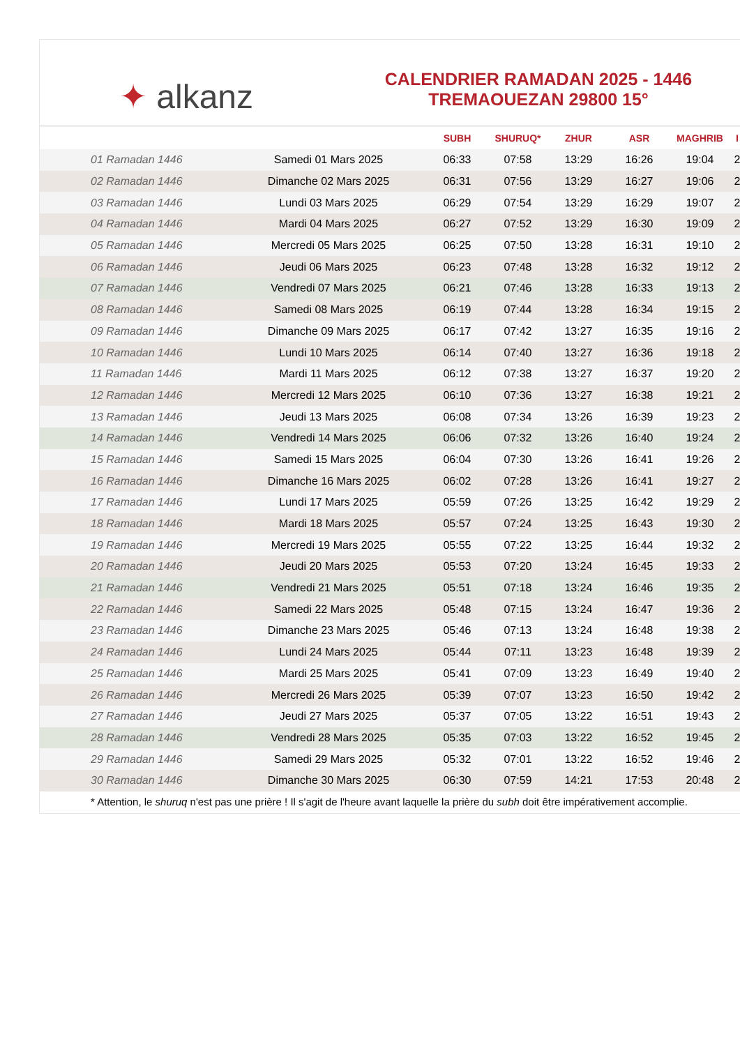✦ alkanz
CALENDRIER RAMADAN 2025 - 1446
TREMAOUEZAN 29800 15°
| | | SUBH | SHURUQ* | ZHUR | ASR | MAGHRIB | I |
| --- | --- | --- | --- | --- | --- | --- | --- |
| 01 Ramadan 1446 | Samedi 01 Mars 2025 | 06:33 | 07:58 | 13:29 | 16:26 | 19:04 | 2 |
| 02 Ramadan 1446 | Dimanche 02 Mars 2025 | 06:31 | 07:56 | 13:29 | 16:27 | 19:06 | 2 |
| 03 Ramadan 1446 | Lundi 03 Mars 2025 | 06:29 | 07:54 | 13:29 | 16:29 | 19:07 | 2 |
| 04 Ramadan 1446 | Mardi 04 Mars 2025 | 06:27 | 07:52 | 13:29 | 16:30 | 19:09 | 2 |
| 05 Ramadan 1446 | Mercredi 05 Mars 2025 | 06:25 | 07:50 | 13:28 | 16:31 | 19:10 | 2 |
| 06 Ramadan 1446 | Jeudi 06 Mars 2025 | 06:23 | 07:48 | 13:28 | 16:32 | 19:12 | 2 |
| 07 Ramadan 1446 | Vendredi 07 Mars 2025 | 06:21 | 07:46 | 13:28 | 16:33 | 19:13 | 2 |
| 08 Ramadan 1446 | Samedi 08 Mars 2025 | 06:19 | 07:44 | 13:28 | 16:34 | 19:15 | 2 |
| 09 Ramadan 1446 | Dimanche 09 Mars 2025 | 06:17 | 07:42 | 13:27 | 16:35 | 19:16 | 2 |
| 10 Ramadan 1446 | Lundi 10 Mars 2025 | 06:14 | 07:40 | 13:27 | 16:36 | 19:18 | 2 |
| 11 Ramadan 1446 | Mardi 11 Mars 2025 | 06:12 | 07:38 | 13:27 | 16:37 | 19:20 | 2 |
| 12 Ramadan 1446 | Mercredi 12 Mars 2025 | 06:10 | 07:36 | 13:27 | 16:38 | 19:21 | 2 |
| 13 Ramadan 1446 | Jeudi 13 Mars 2025 | 06:08 | 07:34 | 13:26 | 16:39 | 19:23 | 2 |
| 14 Ramadan 1446 | Vendredi 14 Mars 2025 | 06:06 | 07:32 | 13:26 | 16:40 | 19:24 | 2 |
| 15 Ramadan 1446 | Samedi 15 Mars 2025 | 06:04 | 07:30 | 13:26 | 16:41 | 19:26 | 2 |
| 16 Ramadan 1446 | Dimanche 16 Mars 2025 | 06:02 | 07:28 | 13:26 | 16:41 | 19:27 | 2 |
| 17 Ramadan 1446 | Lundi 17 Mars 2025 | 05:59 | 07:26 | 13:25 | 16:42 | 19:29 | 2 |
| 18 Ramadan 1446 | Mardi 18 Mars 2025 | 05:57 | 07:24 | 13:25 | 16:43 | 19:30 | 2 |
| 19 Ramadan 1446 | Mercredi 19 Mars 2025 | 05:55 | 07:22 | 13:25 | 16:44 | 19:32 | 2 |
| 20 Ramadan 1446 | Jeudi 20 Mars 2025 | 05:53 | 07:20 | 13:24 | 16:45 | 19:33 | 2 |
| 21 Ramadan 1446 | Vendredi 21 Mars 2025 | 05:51 | 07:18 | 13:24 | 16:46 | 19:35 | 2 |
| 22 Ramadan 1446 | Samedi 22 Mars 2025 | 05:48 | 07:15 | 13:24 | 16:47 | 19:36 | 2 |
| 23 Ramadan 1446 | Dimanche 23 Mars 2025 | 05:46 | 07:13 | 13:24 | 16:48 | 19:38 | 2 |
| 24 Ramadan 1446 | Lundi 24 Mars 2025 | 05:44 | 07:11 | 13:23 | 16:48 | 19:39 | 2 |
| 25 Ramadan 1446 | Mardi 25 Mars 2025 | 05:41 | 07:09 | 13:23 | 16:49 | 19:40 | 2 |
| 26 Ramadan 1446 | Mercredi 26 Mars 2025 | 05:39 | 07:07 | 13:23 | 16:50 | 19:42 | 2 |
| 27 Ramadan 1446 | Jeudi 27 Mars 2025 | 05:37 | 07:05 | 13:22 | 16:51 | 19:43 | 2 |
| 28 Ramadan 1446 | Vendredi 28 Mars 2025 | 05:35 | 07:03 | 13:22 | 16:52 | 19:45 | 2 |
| 29 Ramadan 1446 | Samedi 29 Mars 2025 | 05:32 | 07:01 | 13:22 | 16:52 | 19:46 | 2 |
| 30 Ramadan 1446 | Dimanche 30 Mars 2025 | 06:30 | 07:59 | 14:21 | 17:53 | 20:48 | 2 |
* Attention, le shuruq n'est pas une prière ! Il s'agit de l'heure avant laquelle la prière du subh doit être impérativement accomplie.